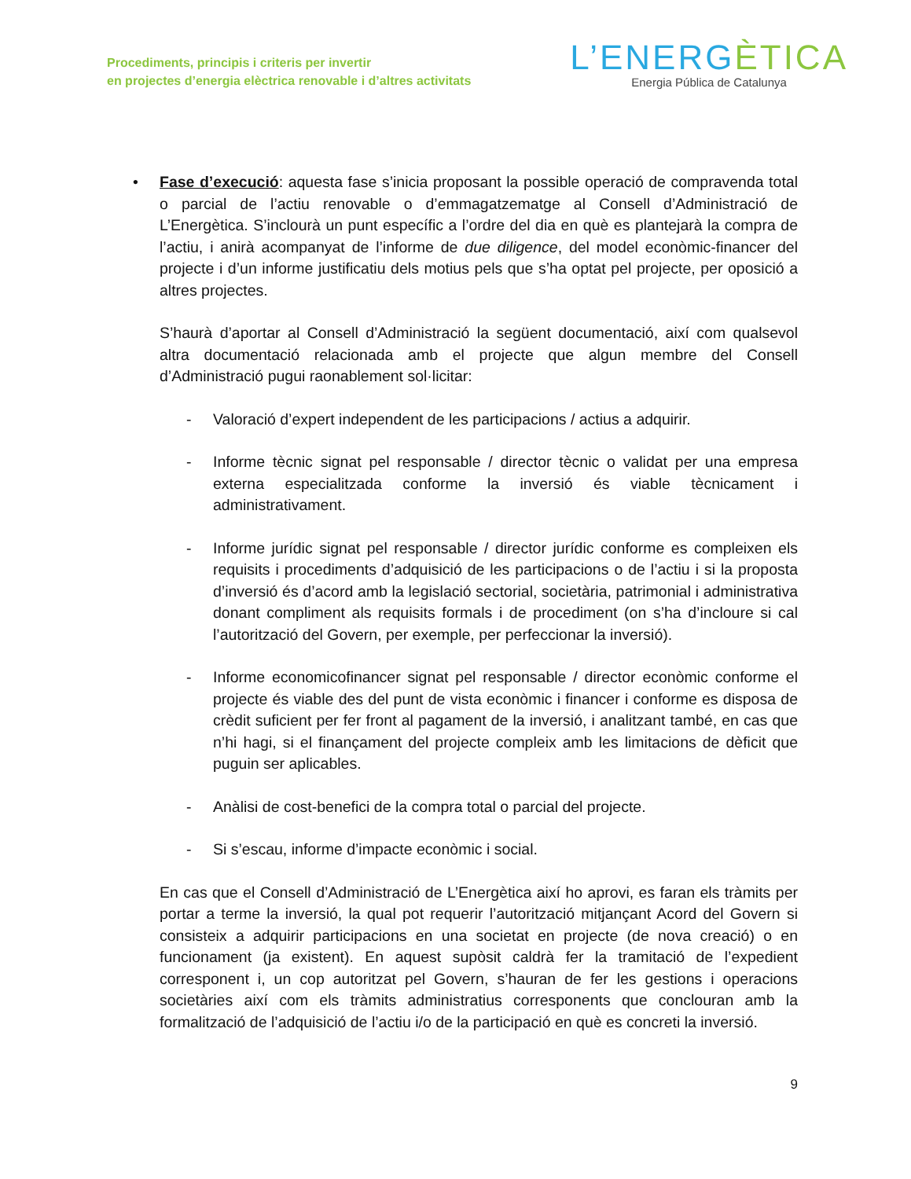Procediments, principis i criteris per invertir
en projectes d’energia elèctrica renovable i d’altres activitats
L’ENERGÈTICA
Energia Pública de Catalunya
• Fase d’execució: aquesta fase s’inicia proposant la possible operació de compravenda total o parcial de l’actiu renovable o d’emmagatzematge al Consell d’Administració de L’Energètica. S’inclourà un punt específic a l’ordre del dia en què es plantejarà la compra de l’actiu, i anirà acompanyat de l’informe de due diligence, del model econòmic-financer del projecte i d’un informe justificatiu dels motius pels que s’ha optat pel projecte, per oposició a altres projectes.
S’haurà d’aportar al Consell d’Administració la següent documentació, així com qualsevol altra documentació relacionada amb el projecte que algun membre del Consell d’Administració pugui raonablement sol·licitar:
- Valoració d’expert independent de les participacions / actius a adquirir.
- Informe tècnic signat pel responsable / director tècnic o validat per una empresa externa especialitzada conforme la inversió és viable tècnicament i administrativament.
- Informe jurídic signat pel responsable / director jurídic conforme es compleixen els requisits i procediments d’adquisició de les participacions o de l’actiu i si la proposta d’inversió és d’acord amb la legislació sectorial, societària, patrimonial i administrativa donant compliment als requisits formals i de procediment (on s’ha d’incloure si cal l’autorització del Govern, per exemple, per perfeccionar la inversió).
- Informe economicofinancer signat pel responsable / director econòmic conforme el projecte és viable des del punt de vista econòmic i financer i conforme es disposa de crèdit suficient per fer front al pagament de la inversió, i analitzant també, en cas que n’hi hagi, si el finançament del projecte compleix amb les limitacions de dèficit que puguin ser aplicables.
- Anàlisi de cost-benefici de la compra total o parcial del projecte.
- Si s’escau, informe d’impacte econòmic i social.
En cas que el Consell d’Administració de L’Energètica així ho aprovi, es faran els tràmits per portar a terme la inversió, la qual pot requerir l’autorització mitjançant Acord del Govern si consisteix a adquirir participacions en una societat en projecte (de nova creació) o en funcionament (ja existent). En aquest supòsit caldrà fer la tramitació de l’expedient corresponent i, un cop autoritzat pel Govern, s’hauran de fer les gestions i operacions societàries així com els tràmits administratius corresponents que conclouran amb la formalització de l’adquisició de l’actiu i/o de la participació en què es concreti la inversió.
9